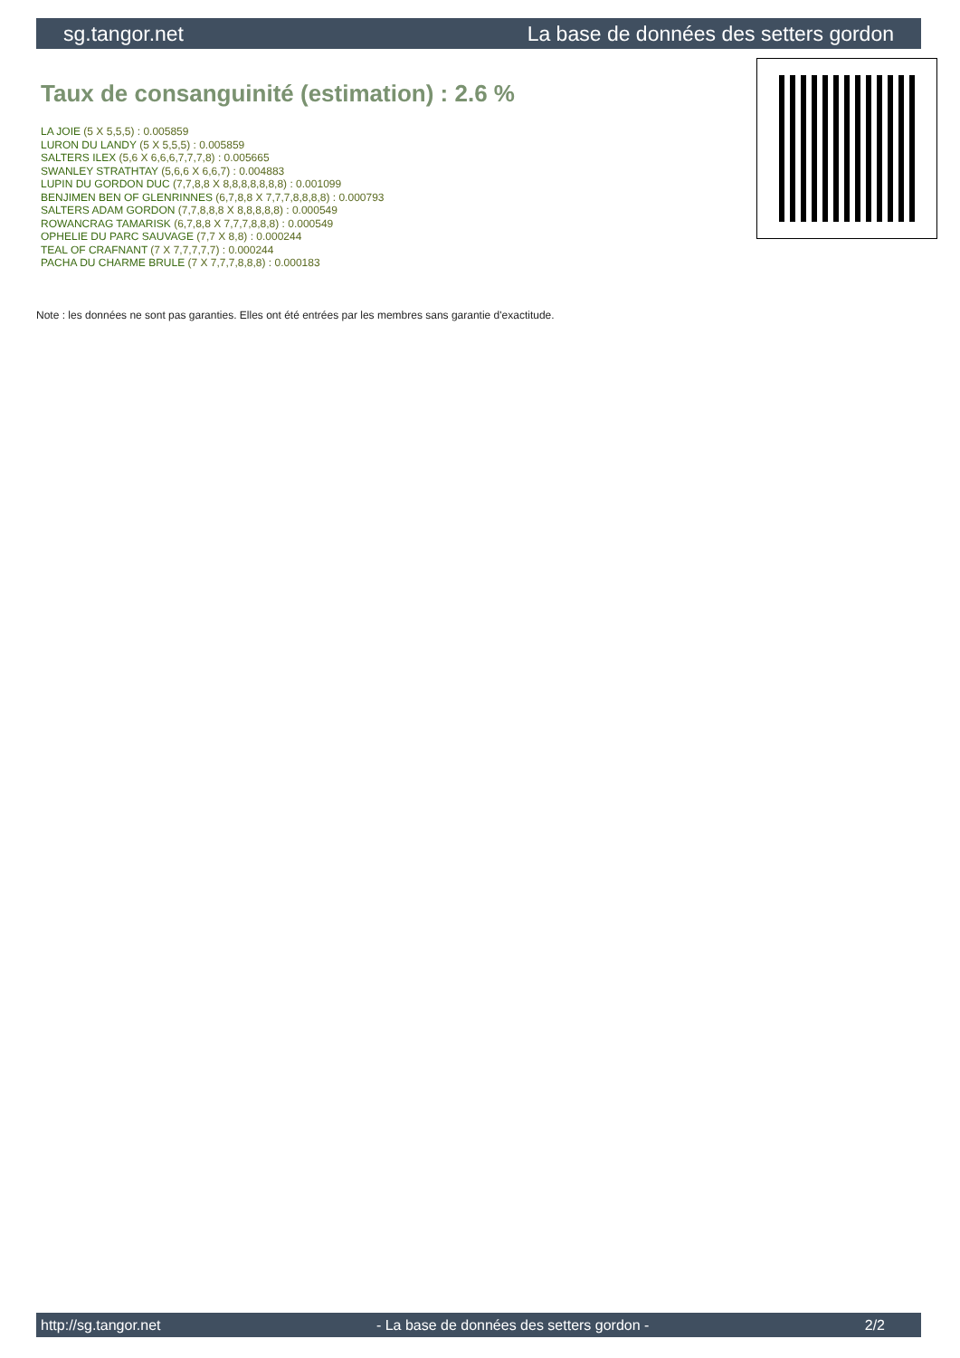sg.tangor.net La base de données des setters gordon
Taux de consanguinité (estimation) : 2.6 %
LA JOIE (5 X 5,5,5) : 0.005859
LURON DU LANDY (5 X 5,5,5) : 0.005859
SALTERS ILEX (5,6 X 6,6,6,7,7,7,8) : 0.005665
SWANLEY STRATHTAY (5,6,6 X 6,6,7) : 0.004883
LUPIN DU GORDON DUC (7,7,8,8 X 8,8,8,8,8,8,8) : 0.001099
BENJIMEN BEN OF GLENRINNES (6,7,8,8 X 7,7,7,8,8,8,8) : 0.000793
SALTERS ADAM GORDON (7,7,8,8,8 X 8,8,8,8,8) : 0.000549
ROWANCRAG TAMARISK (6,7,8,8 X 7,7,7,8,8,8) : 0.000549
OPHELIE DU PARC SAUVAGE (7,7 X 8,8) : 0.000244
TEAL OF CRAFNANT (7 X 7,7,7,7,7) : 0.000244
PACHA DU CHARME BRULE (7 X 7,7,7,8,8,8) : 0.000183
Note : les données ne sont pas garanties. Elles ont été entrées par les membres sans garantie d'exactitude.
http://sg.tangor.net - La base de données des setters gordon - 2/2